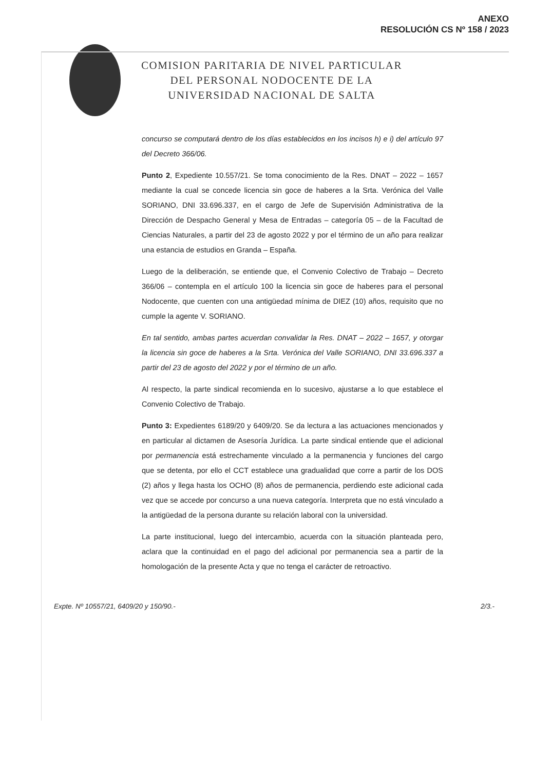ANEXO
RESOLUCIÓN CS Nº 158 / 2023
COMISION PARITARIA DE NIVEL PARTICULAR
DEL PERSONAL NODOCENTE DE LA
UNIVERSIDAD NACIONAL DE SALTA
concurso se computará dentro de los días establecidos en los incisos h) e i) del artículo 97 del Decreto 366/06.
Punto 2, Expediente 10.557/21. Se toma conocimiento de la Res. DNAT – 2022 – 1657 mediante la cual se concede licencia sin goce de haberes a la Srta. Verónica del Valle SORIANO, DNI 33.696.337, en el cargo de Jefe de Supervisión Administrativa de la Dirección de Despacho General y Mesa de Entradas – categoría 05 – de la Facultad de Ciencias Naturales, a partir del 23 de agosto 2022 y por el término de un año para realizar una estancia de estudios en Granda – España.
Luego de la deliberación, se entiende que, el Convenio Colectivo de Trabajo – Decreto 366/06 – contempla en el artículo 100 la licencia sin goce de haberes para el personal Nodocente, que cuenten con una antigüedad mínima de DIEZ (10) años, requisito que no cumple la agente V. SORIANO.
En tal sentido, ambas partes acuerdan convalidar la Res. DNAT – 2022 – 1657, y otorgar la licencia sin goce de haberes a la Srta. Verónica del Valle SORIANO, DNI 33.696.337 a partir del 23 de agosto del 2022 y por el término de un año.
Al respecto, la parte sindical recomienda en lo sucesivo, ajustarse a lo que establece el Convenio Colectivo de Trabajo.
Punto 3: Expedientes 6189/20 y 6409/20. Se da lectura a las actuaciones mencionados y en particular al dictamen de Asesoría Jurídica. La parte sindical entiende que el adicional por permanencia está estrechamente vinculado a la permanencia y funciones del cargo que se detenta, por ello el CCT establece una gradualidad que corre a partir de los DOS (2) años y llega hasta los OCHO (8) años de permanencia, perdiendo este adicional cada vez que se accede por concurso a una nueva categoría. Interpreta que no está vinculado a la antigüedad de la persona durante su relación laboral con la universidad.
La parte institucional, luego del intercambio, acuerda con la situación planteada pero, aclara que la continuidad en el pago del adicional por permanencia sea a partir de la homologación de la presente Acta y que no tenga el carácter de retroactivo.
Expte. Nº 10557/21, 6409/20 y 150/90.- 2/3.-